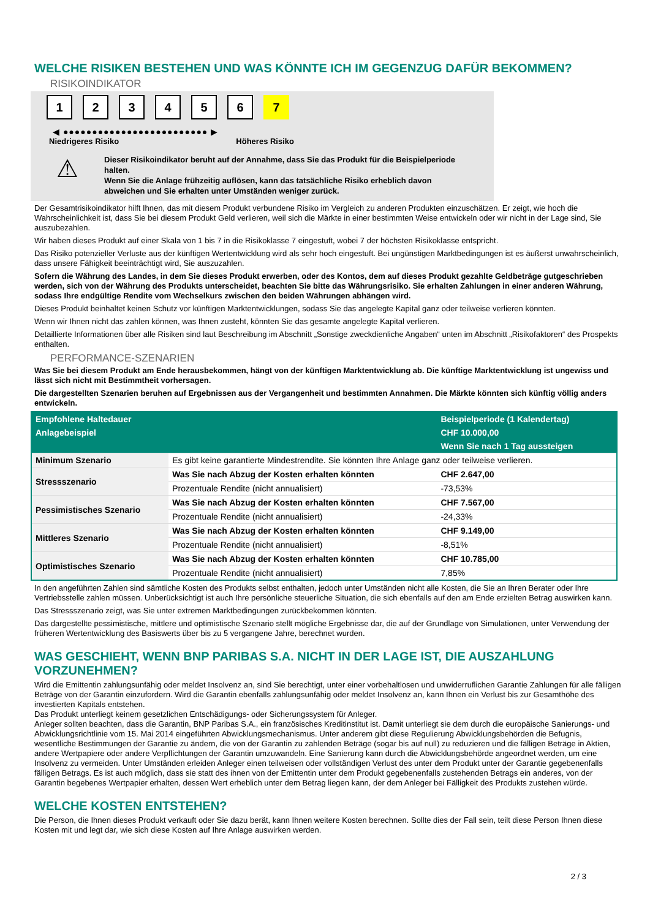WELCHE RISIKEN BESTEHEN UND WAS KÖNNTE ICH IM GEGENZUG DAFÜR BEKOMMEN?
RISIKOINDIKATOR
123456 7
◀ ●●●●●●●●●●●●●●●●●●●●●●●●● ▶
Niedrigeres Risiko Höheres Risiko
⚠
Dieser Risikoindikator beruht auf der Annahme, dass Sie das Produkt für die Beispielperiode halten.
Wenn Sie die Anlage frühzeitig auflösen, kann das tatsächliche Risiko erheblich davon abweichen und Sie erhalten unter Umständen weniger zurück.
Der Gesamtrisikoindikator hilft Ihnen, das mit diesem Produkt verbundene Risiko im Vergleich zu anderen Produkten einzuschätzen. Er zeigt, wie hoch die Wahrscheinlichkeit ist, dass Sie bei diesem Produkt Geld verlieren, weil sich die Märkte in einer bestimmten Weise entwickeln oder wir nicht in der Lage sind, Sie auszubezahlen.
Wir haben dieses Produkt auf einer Skala von 1 bis 7 in die Risikoklasse 7 eingestuft, wobei 7 der höchsten Risikoklasse entspricht.
Das Risiko potenzieller Verluste aus der künftigen Wertentwicklung wird als sehr hoch eingestuft. Bei ungünstigen Marktbedingungen ist es äußerst unwahrscheinlich, dass unsere Fähigkeit beeinträchtigt wird, Sie auszuzahlen.
Sofern die Währung des Landes, in dem Sie dieses Produkt erwerben, oder des Kontos, dem auf dieses Produkt gezahlte Geldbeträge gutgeschrieben werden, sich von der Währung des Produkts unterscheidet, beachten Sie bitte das Währungsrisiko. Sie erhalten Zahlungen in einer anderen Währung, sodass Ihre endgültige Rendite vom Wechselkurs zwischen den beiden Währungen abhängen wird.
Dieses Produkt beinhaltet keinen Schutz vor künftigen Marktentwicklungen, sodass Sie das angelegte Kapital ganz oder teilweise verlieren könnten.
Wenn wir Ihnen nicht das zahlen können, was Ihnen zusteht, könnten Sie das gesamte angelegte Kapital verlieren.
Detaillierte Informationen über alle Risiken sind laut Beschreibung im Abschnitt „Sonstige zweckdienliche Angaben“ unten im Abschnitt „Risikofaktoren“ des Prospekts enthalten.
PERFORMANCE-SZENARIEN
Was Sie bei diesem Produkt am Ende herausbekommen, hängt von der künftigen Marktentwicklung ab. Die künftige Marktentwicklung ist ungewiss und lässt sich nicht mit Bestimmtheit vorhersagen.
Die dargestellten Szenarien beruhen auf Ergebnissen aus der Vergangenheit und bestimmten Annahmen. Die Märkte könnten sich künftig völlig anders entwickeln.
| Empfohlene Haltedauer | | Beispielperiode (1 Kalendertag) |
| --- | --- | --- |
| Anlagebeispiel | | CHF 10.000,00 |
| | | Wenn Sie nach 1 Tag aussteigen |
| Minimum Szenario | Es gibt keine garantierte Mindestrendite. Sie könnten Ihre Anlage ganz oder teilweise verlieren. | |
| Stressszenario | Was Sie nach Abzug der Kosten erhalten könnten | CHF 2.647,00 |
| | Prozentuale Rendite (nicht annualisiert) | -73,53% |
| Pessimistisches Szenario | Was Sie nach Abzug der Kosten erhalten könnten | CHF 7.567,00 |
| | Prozentuale Rendite (nicht annualisiert) | -24,33% |
| Mittleres Szenario | Was Sie nach Abzug der Kosten erhalten könnten | CHF 9.149,00 |
| | Prozentuale Rendite (nicht annualisiert) | -8,51% |
| Optimistisches Szenario | Was Sie nach Abzug der Kosten erhalten könnten | CHF 10.785,00 |
| | Prozentuale Rendite (nicht annualisiert) | 7,85% |
In den angeführten Zahlen sind sämtliche Kosten des Produkts selbst enthalten, jedoch unter Umständen nicht alle Kosten, die Sie an Ihren Berater oder Ihre Vertriebsstelle zahlen müssen. Unberücksichtigt ist auch Ihre persönliche steuerliche Situation, die sich ebenfalls auf den am Ende erzielten Betrag auswirken kann.
Das Stressszenario zeigt, was Sie unter extremen Marktbedingungen zurückbekommen könnten.
Das dargestellte pessimistische, mittlere und optimistische Szenario stellt mögliche Ergebnisse dar, die auf der Grundlage von Simulationen, unter Verwendung der früheren Wertentwicklung des Basiswerts über bis zu 5 vergangene Jahre, berechnet wurden.
WAS GESCHIEHT, WENN BNP PARIBAS S.A. NICHT IN DER LAGE IST, DIE AUSZAHLUNG VORZUNEHMEN?
Wird die Emittentin zahlungsunfähig oder meldet Insolvenz an, sind Sie berechtigt, unter einer vorbehaltlosen und unwiderruflichen Garantie Zahlungen für alle fälligen Beträge von der Garantin einzufordern. Wird die Garantin ebenfalls zahlungsunfähig oder meldet Insolvenz an, kann Ihnen ein Verlust bis zur Gesamthöhe des investierten Kapitals entstehen.
Das Produkt unterliegt keinem gesetzlichen Entschädigungs- oder Sicherungssystem für Anleger.
Anleger sollten beachten, dass die Garantin, BNP Paribas S.A., ein französisches Kreditinstitut ist. Damit unterliegt sie dem durch die europäische Sanierungs- und Abwicklungsrichtlinie vom 15. Mai 2014 eingeführten Abwicklungsmechanismus. Unter anderem gibt diese Regulierung Abwicklungsbehörden die Befugnis, wesentliche Bestimmungen der Garantie zu ändern, die von der Garantin zu zahlenden Beträge (sogar bis auf null) zu reduzieren und die fälligen Beträge in Aktien, andere Wertpapiere oder andere Verpflichtungen der Garantin umzuwandeln. Eine Sanierung kann durch die Abwicklungsbehörde angeordnet werden, um eine Insolvenz zu vermeiden. Unter Umständen erleiden Anleger einen teilweisen oder vollständigen Verlust des unter dem Produkt unter der Garantie gegebenenfalls fälligen Betrags. Es ist auch möglich, dass sie statt des ihnen von der Emittentin unter dem Produkt gegebenenfalls zustehenden Betrags ein anderes, von der Garantin begebenes Wertpapier erhalten, dessen Wert erheblich unter dem Betrag liegen kann, der dem Anleger bei Fälligkeit des Produkts zustehen würde.
WELCHE KOSTEN ENTSTEHEN?
Die Person, die Ihnen dieses Produkt verkauft oder Sie dazu berät, kann Ihnen weitere Kosten berechnen. Sollte dies der Fall sein, teilt diese Person Ihnen diese Kosten mit und legt dar, wie sich diese Kosten auf Ihre Anlage auswirken werden.
2 / 3